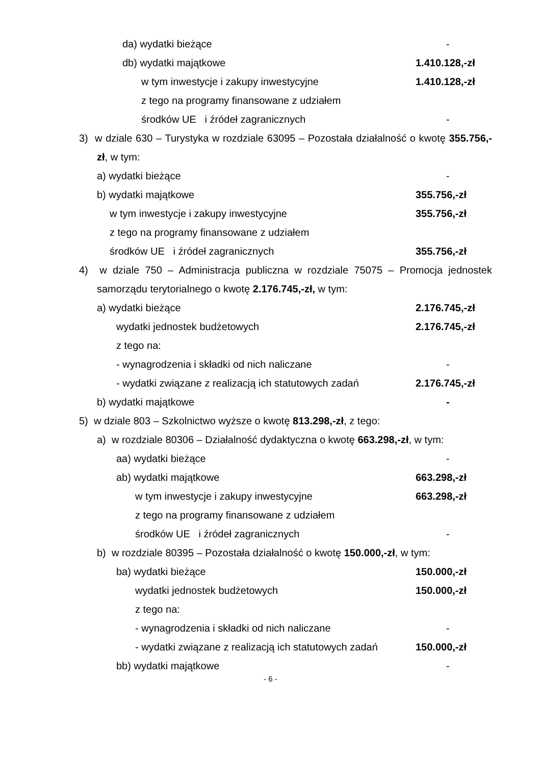da) wydatki bieżące -
db) wydatki majątkowe 1.410.128,-zł
w tym inwestycje i zakupy inwestycyjne 1.410.128,-zł
z tego na programy finansowane z udziałem
środków UE i źródeł zagranicznych -
3) w dziale 630 – Turystyka w rozdziale 63095 – Pozostała działalność o kwotę 355.756,-zł, w tym:
a) wydatki bieżące -
b) wydatki majątkowe 355.756,-zł
w tym inwestycje i zakupy inwestycyjne 355.756,-zł
z tego na programy finansowane z udziałem
środków UE i źródeł zagranicznych 355.756,-zł
4) w dziale 750 – Administracja publiczna w rozdziale 75075 – Promocja jednostek samorządu terytorialnego o kwotę 2.176.745,-zł, w tym:
a) wydatki bieżące 2.176.745,-zł
wydatki jednostek budżetowych 2.176.745,-zł
z tego na:
- wynagrodzenia i składki od nich naliczane -
- wydatki związane z realizacją ich statutowych zadań 2.176.745,-zł
b) wydatki majątkowe -
5) w dziale 803 – Szkolnictwo wyższe o kwotę 813.298,-zł, z tego:
a) w rozdziale 80306 – Działalność dydaktyczna o kwotę 663.298,-zł, w tym:
aa) wydatki bieżące -
ab) wydatki majątkowe 663.298,-zł
w tym inwestycje i zakupy inwestycyjne 663.298,-zł
z tego na programy finansowane z udziałem
środków UE i źródeł zagranicznych -
b) w rozdziale 80395 – Pozostała działalność o kwotę 150.000,-zł, w tym:
ba) wydatki bieżące 150.000,-zł
wydatki jednostek budżetowych 150.000,-zł
z tego na:
- wynagrodzenia i składki od nich naliczane -
- wydatki związane z realizacją ich statutowych zadań 150.000,-zł
bb) wydatki majątkowe -
- 6 -